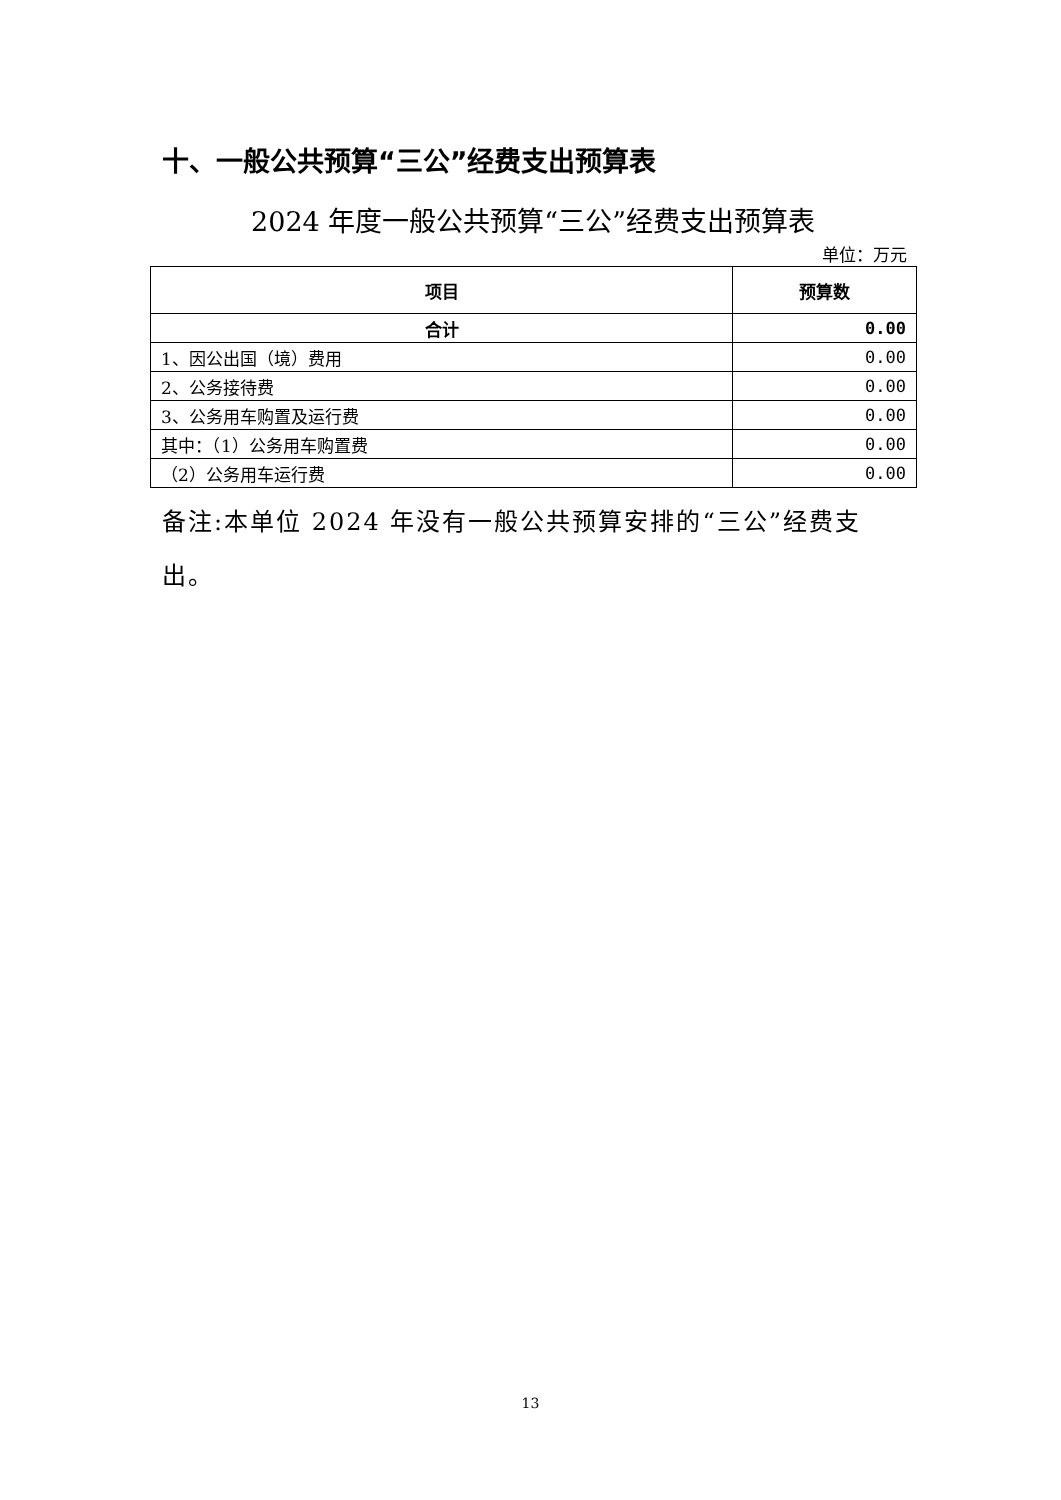十、一般公共预算“三公”经费支出预算表
2024 年度一般公共预算“三公”经费支出预算表
单位：万元
| 项目 | 预算数 |
| --- | --- |
| 合计 | 0.00 |
| 1、因公出国（境）费用 | 0.00 |
| 2、公务接待费 | 0.00 |
| 3、公务用车购置及运行费 | 0.00 |
| 其中：（1）公务用车购置费 | 0.00 |
| （2）公务用车运行费 | 0.00 |
备注:本单位 2024 年没有一般公共预算安排的“三公”经费支出。
13